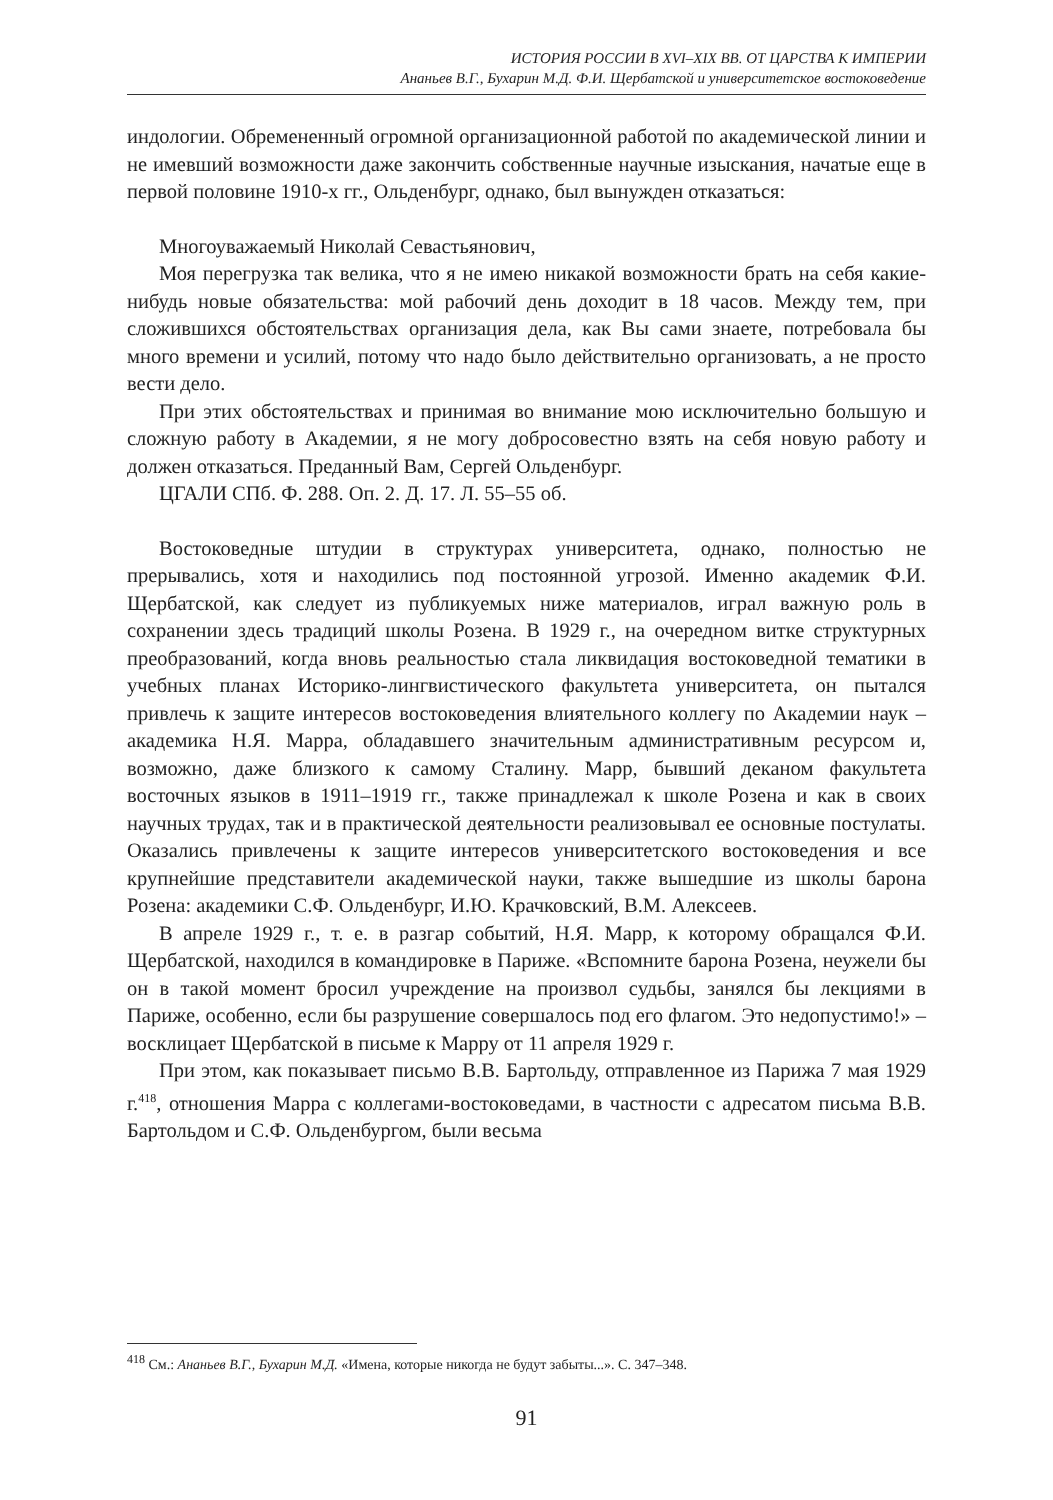ИСТОРИЯ РОССИИ В XVI–XIX ВВ. ОТ ЦАРСТВА К ИМПЕРИИ
Ананьев В.Г., Бухарин М.Д. Ф.И. Щербатской и университетское востоковедение
индологии. Обремененный огромной организационной работой по академической линии и не имевший возможности даже закончить собственные научные изыскания, начатые еще в первой половине 1910-х гг., Ольденбург, однако, был вынужден отказаться:
Многоуважаемый Николай Севастьянович,
Моя перегрузка так велика, что я не имею никакой возможности брать на себя какие-нибудь новые обязательства: мой рабочий день доходит в 18 часов. Между тем, при сложившихся обстоятельствах организация дела, как Вы сами знаете, потребовала бы много времени и усилий, потому что надо было действительно организовать, а не просто вести дело.
При этих обстоятельствах и принимая во внимание мою исключительно большую и сложную работу в Академии, я не могу добросовестно взять на себя новую работу и должен отказаться. Преданный Вам, Сергей Ольденбург.
ЦГАЛИ СПб. Ф. 288. Оп. 2. Д. 17. Л. 55–55 об.
Востоковедные штудии в структурах университета, однако, полностью не прерывались, хотя и находились под постоянной угрозой. Именно академик Ф.И. Щербатской, как следует из публикуемых ниже материалов, играл важную роль в сохранении здесь традиций школы Розена. В 1929 г., на очередном витке структурных преобразований, когда вновь реальностью стала ликвидация востоковедной тематики в учебных планах Историко-лингвистического факультета университета, он пытался привлечь к защите интересов востоковедения влиятельного коллегу по Академии наук – академика Н.Я. Марра, обладавшего значительным административным ресурсом и, возможно, даже близкого к самому Сталину. Марр, бывший деканом факультета восточных языков в 1911–1919 гг., также принадлежал к школе Розена и как в своих научных трудах, так и в практической деятельности реализовывал ее основные постулаты. Оказались привлечены к защите интересов университетского востоковедения и все крупнейшие представители академической науки, также вышедшие из школы барона Розена: академики С.Ф. Ольденбург, И.Ю. Крачковский, В.М. Алексеев.
В апреле 1929 г., т. е. в разгар событий, Н.Я. Марр, к которому обращался Ф.И. Щербатской, находился в командировке в Париже. «Вспомните барона Розена, неужели бы он в такой момент бросил учреждение на произвол судьбы, занялся бы лекциями в Париже, особенно, если бы разрушение совершалось под его флагом. Это недопустимо!» – восклицает Щербатской в письме к Марру от 11 апреля 1929 г.
При этом, как показывает письмо В.В. Бартольду, отправленное из Парижа 7 мая 1929 г.<sup>418</sup>, отношения Марра с коллегами-востоковедами, в частности с адресатом письма В.В. Бартольдом и С.Ф. Ольденбургом, были весьма
<sup>418</sup> См.: Ананьев В.Г., Бухарин М.Д. «Имена, которые никогда не будут забыты...». С. 347–348.
91